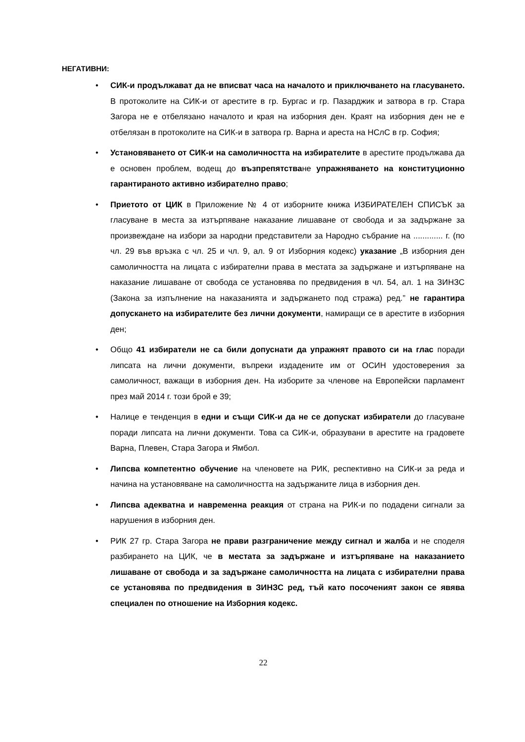НЕГАТИВНИ:
• СИК-и продължават да не вписват часа на началото и приключването на гласуването. В протоколите на СИК-и от арестите в гр. Бургас и гр. Пазарджик и затвора в гр. Стара Загора не е отбелязано началото и края на изборния ден. Краят на изборния ден не е отбелязан в протоколите на СИК-и в затвора гр. Варна и ареста на НСлС в гр. София;
• Установяването от СИК-и на самоличността на избирателите в арестите продължава да е основен проблем, водещ до възпрепятстване упражняването на конституционно гарантираното активно избирателно право;
• Приетото от ЦИК в Приложение № 4 от изборните книжа ИЗБИРАТЕЛЕН СПИСЪК за гласуване в места за изтърпяване наказание лишаване от свобода и за задържане за произвеждане на избори за народни представители за Народно събрание на ............. г. (по чл. 29 във връзка с чл. 25 и чл. 9, ал. 9 от Изборния кодекс) указание „В изборния ден самоличността на лицата с избирателни права в местата за задържане и изтърпяване на наказание лишаване от свобода се установява по предвидения в чл. 54, ал. 1 на ЗИНЗС (Закона за изпълнение на наказанията и задържането под стража) ред.” не гарантира допускането на избирателите без лични документи, намиращи се в арестите в изборния ден;
• Общо 41 избиратели не са били допуснати да упражнят правото си на глас поради липсата на лични документи, въпреки издадените им от ОСИН удостоверения за самоличност, важащи в изборния ден. На изборите за членове на Европейски парламент през май 2014 г. този брой е 39;
• Налице е тенденция в едни и същи СИК-и да не се допускат избиратели до гласуване поради липсата на лични документи. Това са СИК-и, образувани в арестите на градовете Варна, Плевен, Стара Загора и Ямбол.
• Липсва компетентно обучение на членовете на РИК, респективно на СИК-и за реда и начина на установяване на самоличността на задържаните лица в изборния ден.
• Липсва адекватна и навременна реакция от страна на РИК-и по подадени сигнали за нарушения в изборния ден.
• РИК 27 гр. Стара Загора не прави разграничение между сигнал и жалба и не споделя разбирането на ЦИК, че в местата за задържане и изтърпяване на наказанието лишаване от свобода и за задържане самоличността на лицата с избирателни права се установява по предвидения в ЗИНЗС ред, тъй като посоченият закон се явява специален по отношение на Изборния кодекс.
22